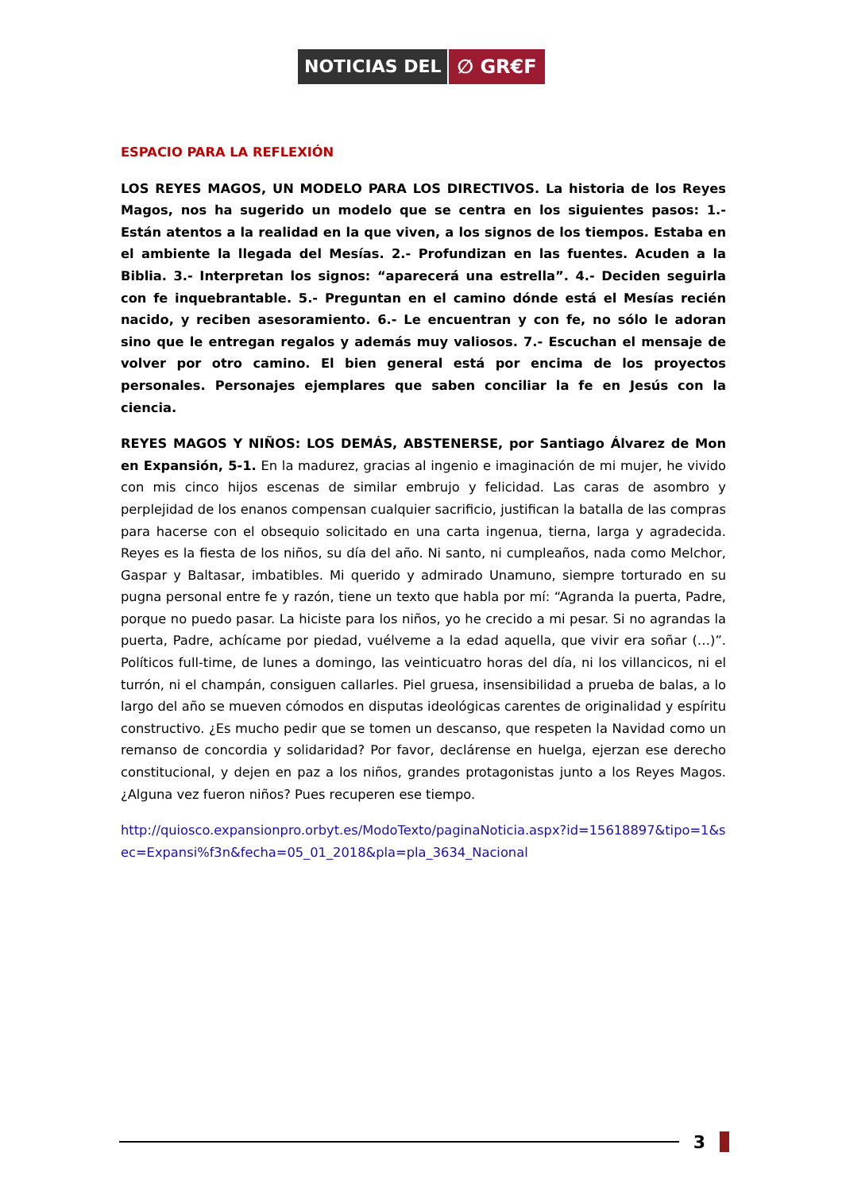NOTICIAS DEL ∅ GR€F
ESPACIO PARA LA REFLEXIÓN
LOS REYES MAGOS, UN MODELO PARA LOS DIRECTIVOS. La historia de los Reyes Magos, nos ha sugerido un modelo que se centra en los siguientes pasos: 1.- Están atentos a la realidad en la que viven, a los signos de los tiempos. Estaba en el ambiente la llegada del Mesías. 2.- Profundizan en las fuentes. Acuden a la Biblia. 3.- Interpretan los signos: “aparecerá una estrella”. 4.- Deciden seguirla con fe inquebrantable. 5.- Preguntan en el camino dónde está el Mesías recién nacido, y reciben asesoramiento. 6.- Le encuentran y con fe, no sólo le adoran sino que le entregan regalos y además muy valiosos. 7.- Escuchan el mensaje de volver por otro camino. El bien general está por encima de los proyectos personales. Personajes ejemplares que saben conciliar la fe en Jesús con la ciencia.
REYES MAGOS Y NIÑOS: LOS DEMÁS, ABSTENERSE, por Santiago Álvarez de Mon en Expansión, 5-1. En la madurez, gracias al ingenio e imaginación de mi mujer, he vivido con mis cinco hijos escenas de similar embrujo y felicidad. Las caras de asombro y perplejidad de los enanos compensan cualquier sacrificio, justifican la batalla de las compras para hacerse con el obsequio solicitado en una carta ingenua, tierna, larga y agradecida. Reyes es la fiesta de los niños, su día del año. Ni santo, ni cumpleaños, nada como Melchor, Gaspar y Baltasar, imbatibles. Mi querido y admirado Unamuno, siempre torturado en su pugna personal entre fe y razón, tiene un texto que habla por mí: “Agranda la puerta, Padre, porque no puedo pasar. La hiciste para los niños, yo he crecido a mi pesar. Si no agrandas la puerta, Padre, achícame por piedad, vuélveme a la edad aquella, que vivir era soñar (…)”. Políticos full-time, de lunes a domingo, las veinticuatro horas del día, ni los villancicos, ni el turrón, ni el champán, consiguen callarles. Piel gruesa, insensibilidad a prueba de balas, a lo largo del año se mueven cómodos en disputas ideológicas carentes de originalidad y espíritu constructivo. ¿Es mucho pedir que se tomen un descanso, que respeten la Navidad como un remanso de concordia y solidaridad? Por favor, declárense en huelga, ejerzan ese derecho constitucional, y dejen en paz a los niños, grandes protagonistas junto a los Reyes Magos. ¿Alguna vez fueron niños? Pues recuperen ese tiempo.
http://quiosco.expansionpro.orbyt.es/ModoTexto/paginaNoticia.aspx?id=15618897&tipo=1&sec=Expansi%f3n&fecha=05_01_2018&pla=pla_3634_Nacional
3